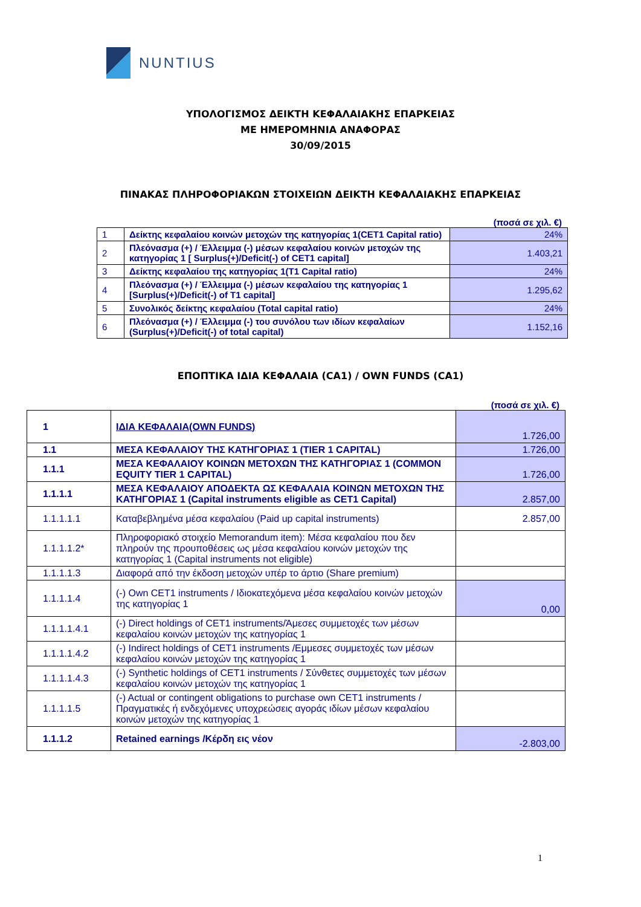NUNTIUS
ΥΠΟΛΟΓΙΣΜΟΣ ΔΕΙΚΤΗ ΚΕΦΑΛΑΙΑΚΗΣ ΕΠΑΡΚΕΙΑΣ
ΜΕ ΗΜΕΡΟΜΗΝΙΑ ΑΝΑΦΟΡΑΣ
30/09/2015
ΠΙΝΑΚΑΣ ΠΛΗΡΟΦΟΡΙΑΚΩΝ ΣΤΟΙΧΕΙΩΝ ΔΕΙΚΤΗ ΚΕΦΑΛΑΙΑΚΗΣ ΕΠΑΡΚΕΙΑΣ
(ποσά σε χιλ. €)
| 1 | Δείκτης κεφαλαίου κοινών μετοχών της κατηγορίας 1(CET1 Capital ratio) | 24% |
| 2 | Πλεόνασμα (+) / Έλλειμμα (-) μέσων κεφαλαίου κοινών μετοχών της κατηγορίας 1 [ Surplus(+)/Deficit(-) of CET1 capital] | 1.403,21 |
| 3 | Δείκτης κεφαλαίου της κατηγορίας 1(T1 Capital ratio) | 24% |
| 4 | Πλεόνασμα (+) / Έλλειμμα (-) μέσων κεφαλαίου της κατηγορίας 1 [Surplus(+)/Deficit(-) of T1 capital] | 1.295,62 |
| 5 | Συνολικός δείκτης κεφαλαίου (Total capital ratio) | 24% |
| 6 | Πλεόνασμα (+) / Έλλειμμα (-) του συνόλου των ιδίων κεφαλαίων (Surplus(+)/Deficit(-) of total capital) | 1.152,16 |
ΕΠΟΠΤΙΚΑ ΙΔΙΑ ΚΕΦΑΛΑΙΑ (CA1) / OWN FUNDS (CA1)
(ποσά σε χιλ. €)
| 1 | ΙΔΙΑ ΚΕΦΑΛΑΙΑ(OWN FUNDS) | 1.726,00 |
| 1.1 | ΜΕΣΑ ΚΕΦΑΛΑΙΟΥ ΤΗΣ ΚΑΤΗΓΟΡΙΑΣ 1 (TIER 1 CAPITAL) | 1.726,00 |
| 1.1.1 | ΜΕΣΑ ΚΕΦΑΛΑΙΟΥ ΚΟΙΝΩΝ ΜΕΤΟΧΩΝ ΤΗΣ ΚΑΤΗΓΟΡΙΑΣ 1 (COMMON EQUITY TIER 1 CAPITAL) | 1.726,00 |
| 1.1.1.1 | ΜΕΣΑ ΚΕΦΑΛΑΙΟΥ ΑΠΟΔΕΚΤΑ ΩΣ ΚΕΦΑΛΑΙΑ ΚΟΙΝΩΝ ΜΕΤΟΧΩΝ ΤΗΣ ΚΑΤΗΓΟΡΙΑΣ 1 (Capital instruments eligible as CET1 Capital) | 2.857,00 |
| 1.1.1.1.1 | Καταβεβλημένα μέσα κεφαλαίου (Paid up capital instruments) | 2.857,00 |
| 1.1.1.1.2* | Πληροφοριακό στοιχείο Memorandum item): Μέσα κεφαλαίου που δεν πληρούν της προυποθέσεις ως μέσα κεφαλαίου κοινών μετοχών της κατηγορίας 1 (Capital instruments not eligible) | |
| 1.1.1.1.3 | Διαφορά από την έκδοση μετοχών υπέρ το άρτιο (Share premium) | |
| 1.1.1.1.4 | (-) Own CET1 instruments / Ιδιοκατεχόμενα μέσα κεφαλαίου κοινών μετοχών της κατηγορίας 1 | 0,00 |
| 1.1.1.1.4.1 | (-) Direct holdings of CET1 instruments/Άμεσες συμμετοχές των μέσων κεφαλαίου κοινών μετοχών της κατηγορίας 1 | |
| 1.1.1.1.4.2 | (-) Indirect holdings of CET1 instruments /Εμμεσες συμμετοχές των μέσων κεφαλαίου κοινών μετοχών της κατηγορίας 1 | |
| 1.1.1.1.4.3 | (-) Synthetic holdings of CET1 instruments / Σύνθετες συμμετοχές των μέσων κεφαλαίου κοινών μετοχών της κατηγορίας 1 | |
| 1.1.1.1.5 | (-) Actual or contingent obligations to purchase own CET1 instruments / Πραγματικές ή ενδεχόμενες υποχρεώσεις αγοράς ιδίων μέσων κεφαλαίου κοινών μετοχών της κατηγορίας 1 | |
| 1.1.1.2 | Retained earnings /Κέρδη εις νέον | -2.803,00 |
1